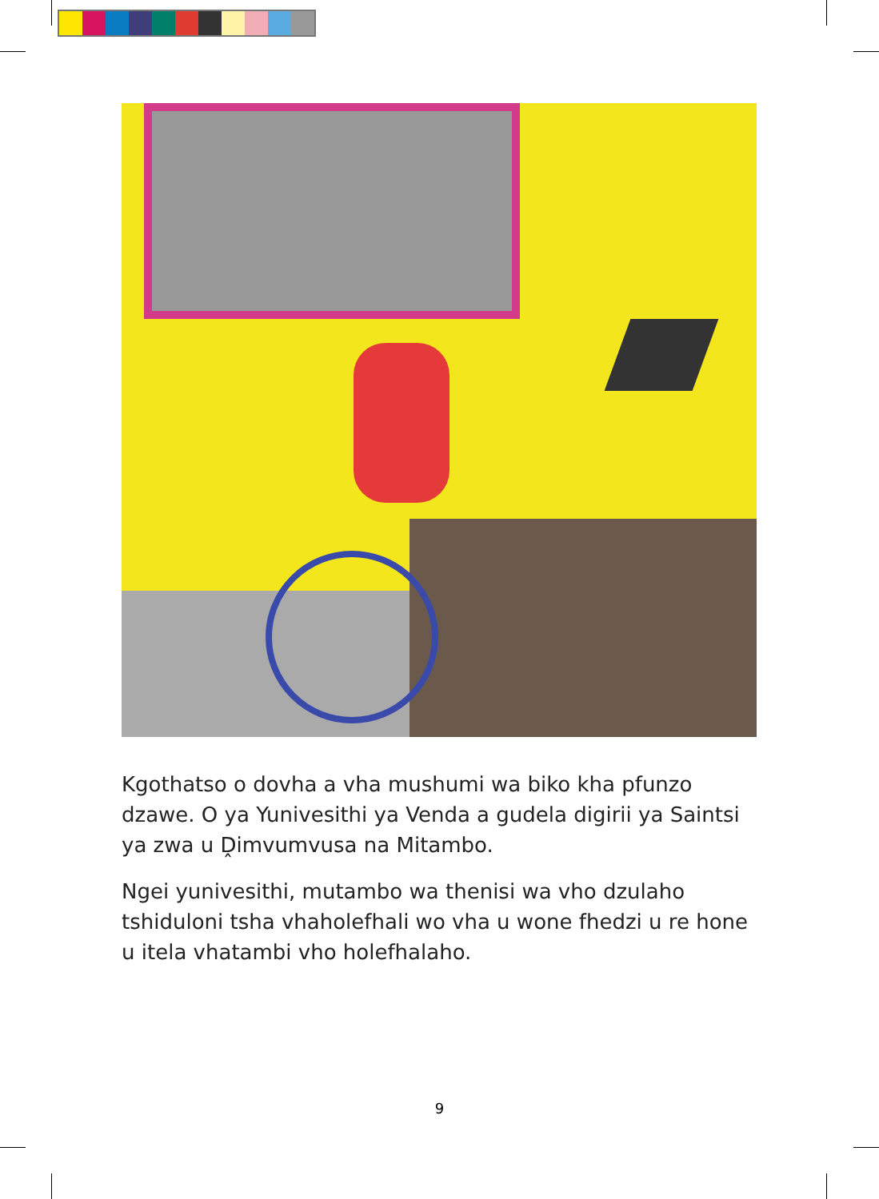Kgothatso o dovha a vha mushumi wa biko kha pfunzo dzawe. O ya Yunivesithi ya Venda a gudela digirii ya Saintsi ya zwa u Ḓimvumvusa na Mitambo.
Ngei yunivesithi, mutambo wa thenisi wa vho dzulaho tshiduloni tsha vhaholefhali wo vha u wone fhedzi u re hone u itela vhatambi vho holefhalaho.
9